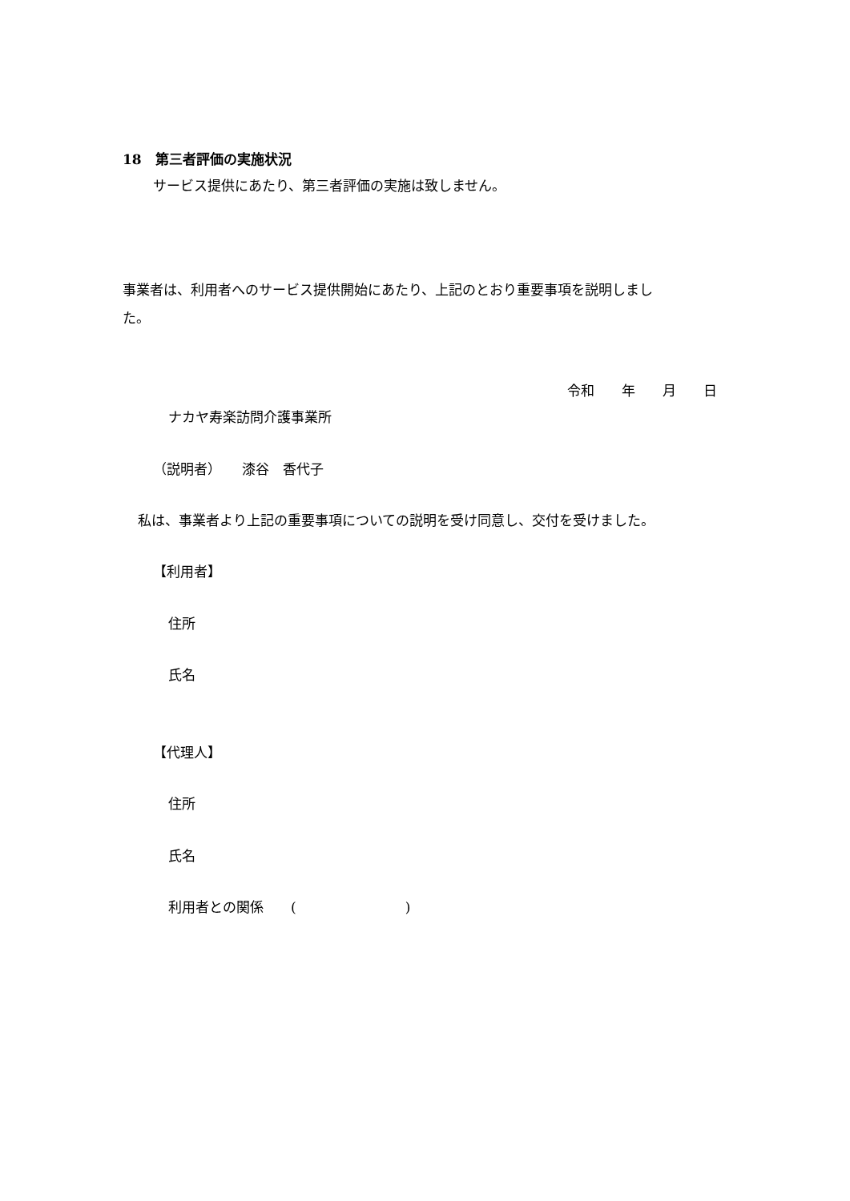18　第三者評価の実施状況
サービス提供にあたり、第三者評価の実施は致しません。
事業者は、利用者へのサービス提供開始にあたり、上記のとおり重要事項を説明しまし
た。
令和　　年　　月　　日
ナカヤ寿楽訪問介護事業所
（説明者）　　漆谷　香代子
私は、事業者より上記の重要事項についての説明を受け同意し、交付を受けました。
【利用者】
住所
氏名
【代理人】
住所
氏名
利用者との関係　　(　　　　　　　　)